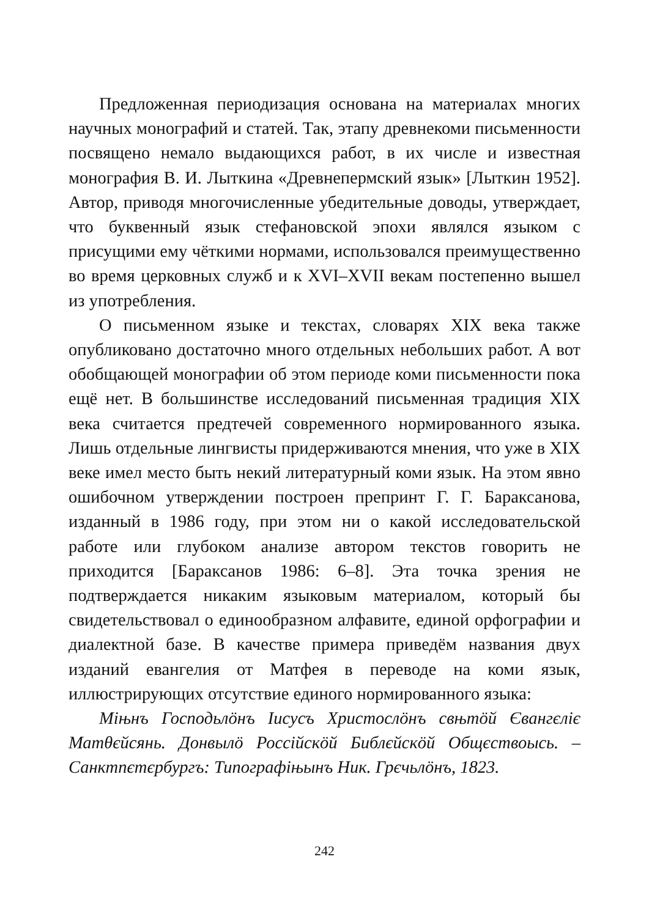Предложенная периодизация основана на материалах многих научных монографий и статей. Так, этапу древнекоми письменности посвящено немало выдающихся работ, в их числе и известная монография В. И. Лыткина «Древнепермский язык» [Лыткин 1952]. Автор, приводя многочисленные убедительные доводы, утверждает, что буквенный язык стефановской эпохи являлся языком с присущими ему чёткими нормами, использовался преимущественно во время церковных служб и к XVI–XVII векам постепенно вышел из употребления.
О письменном языке и текстах, словарях XIX века также опубликовано достаточно много отдельных небольших работ. А вот обобщающей монографии об этом периоде коми письменности пока ещё нет. В большинстве исследований письменная традиция XIX века считается предтечей современного нормированного языка. Лишь отдельные лингвисты придерживаются мнения, что уже в XIX веке имел место быть некий литературный коми язык. На этом явно ошибочном утверждении построен препринт Г. Г. Бараксанова, изданный в 1986 году, при этом ни о какой исследовательской работе или глубоком анализе автором текстов говорить не приходится [Бараксанов 1986: 6–8]. Эта точка зрения не подтверждается никаким языковым материалом, который бы свидетельствовал о единообразном алфавите, единой орфографии и диалектной базе. В качестве примера приведём названия двух изданий евангелия от Матфея в переводе на коми язык, иллюстрирующих отсутствие единого нормированного языка:
Мiњнъ Господьлöнъ Iисусъ Христослöнъ свњтöй Євангєлiє Матθєйсянь. Донвылö Россiйскöй Библєйскöй Общєствоысь. – Санктпєтєрбургъ: Типографiњынъ Ник. Грєчьлöнъ, 1823.
242